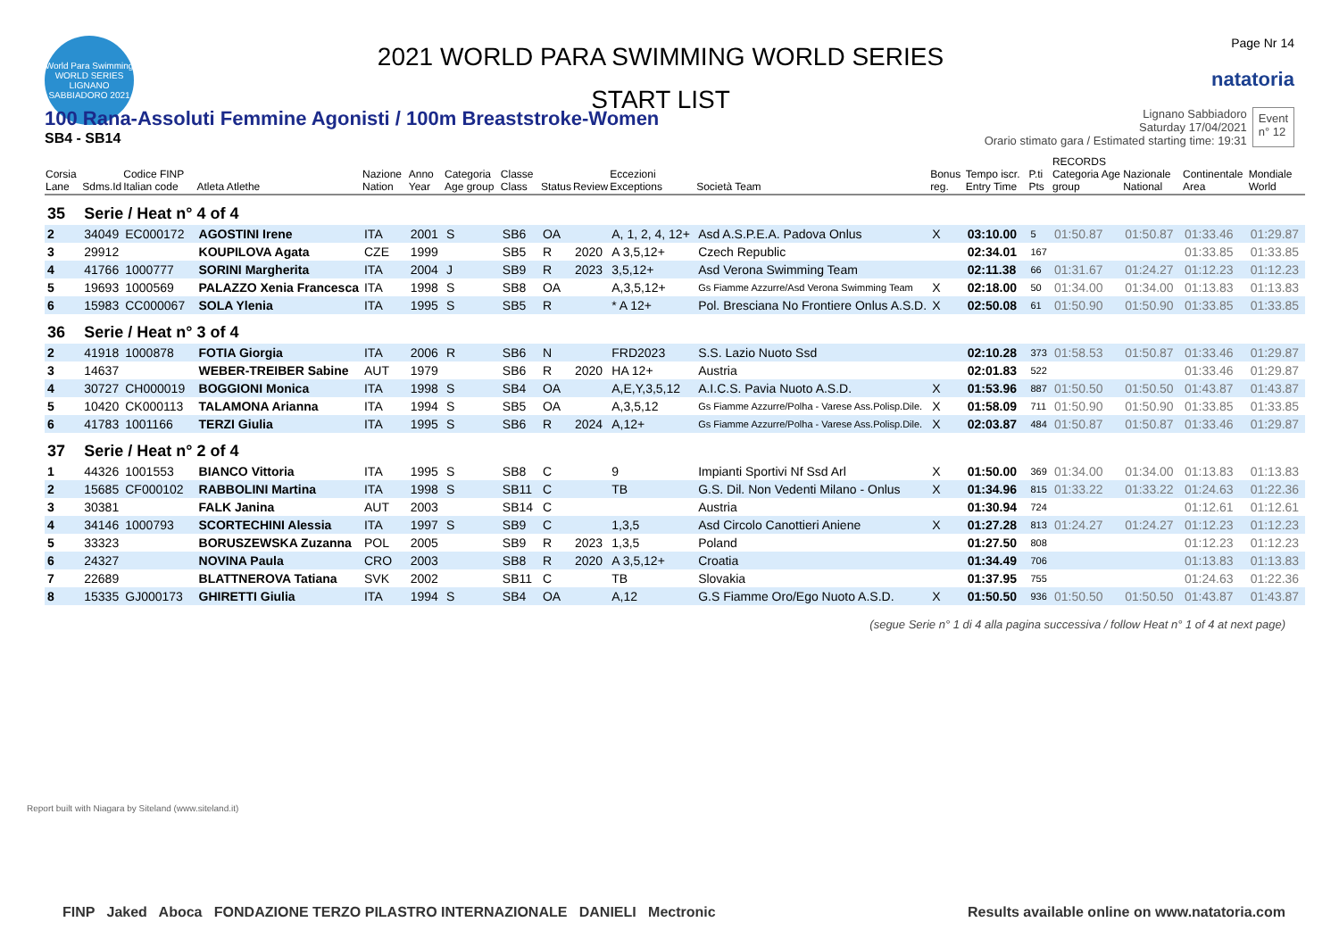World Para Swimming WORLD SERIES LIGNANO SABBIADORO 2021
2021 WORLD PARA SWIMMING WORLD SERIES
START LIST
Page Nr 14
natatoria
100 Rana-Assoluti Femmine Agonisti / 100m Breaststroke-Women
SB4 - SB14
Lignano Sabbiadoro
Saturday 17/04/2021
Orario stimato gara / Estimated starting time: 19:31
Event
n° 12
| Corsia Lane | Sdms.Id | Codice FINP Italian code | Atleta Atlethe | Nazione Nation | Anno Year | Categoria Age group | Classe Class | Status | Review | Eccezioni Exceptions | Società Team | Bonus reg. | Tempo iscr. Entry Time | P.ti Pts | RECORDS Categoria Age group | Nazionale National | Continentale Area | Mondiale World |
| --- | --- | --- | --- | --- | --- | --- | --- | --- | --- | --- | --- | --- | --- | --- | --- | --- | --- | --- |
| 35 | Serie / Heat n° 4 of 4 | | | | | | | | | | | | | | | | | |
| 2 | 34049 | EC000172 | AGOSTINI Irene | ITA | 2001 | S | SB6 | OA | | A, 1, 2, 4, 12+ | Asd A.S.P.E.A. Padova Onlus | X | 03:10.00 | 5 | 01:50.87 | 01:50.87 | 01:33.46 | 01:29.87 |
| 3 | 29912 | | KOUPILOVA Agata | CZE | 1999 | | SB5 | R | 2020 | A 3,5,12+ | Czech Republic | | 02:34.01 | 167 | | | 01:33.85 | 01:33.85 |
| 4 | 41766 | 1000777 | SORINI Margherita | ITA | 2004 | J | SB9 | R | 2023 | 3,5,12+ | Asd Verona Swimming Team | | 02:11.38 | 66 | 01:31.67 | 01:24.27 | 01:12.23 | 01:12.23 |
| 5 | 19693 | 1000569 | PALAZZO Xenia Francesca | ITA | 1998 | S | SB8 | OA | | A,3,5,12+ | Gs Fiamme Azzurre/Asd Verona Swimming Team | X | 02:18.00 | 50 | 01:34.00 | 01:34.00 | 01:13.83 | 01:13.83 |
| 6 | 15983 | CC000067 | SOLA Ylenia | ITA | 1995 | S | SB5 | R | | * A 12+ | Pol. Bresciana No Frontiere Onlus A.S.D. | X | 02:50.08 | 61 | 01:50.90 | 01:50.90 | 01:33.85 | 01:33.85 |
| 36 | Serie / Heat n° 3 of 4 | | | | | | | | | | | | | | | | | |
| 2 | 41918 | 1000878 | FOTIA Giorgia | ITA | 2006 | R | SB6 | N | | FRD2023 | S.S. Lazio Nuoto Ssd | | 02:10.28 | 373 | 01:58.53 | 01:50.87 | 01:33.46 | 01:29.87 |
| 3 | 14637 | | WEBER-TREIBER Sabine | AUT | 1979 | | SB6 | R | 2020 | HA 12+ | Austria | | 02:01.83 | 522 | | | 01:33.46 | 01:29.87 |
| 4 | 30727 | CH000019 | BOGGIONI Monica | ITA | 1998 | S | SB4 | OA | | A,E,Y,3,5,12 | A.I.C.S. Pavia Nuoto A.S.D. | X | 01:53.96 | 887 | 01:50.50 | 01:50.50 | 01:43.87 | 01:43.87 |
| 5 | 10420 | CK000113 | TALAMONA Arianna | ITA | 1994 | S | SB5 | OA | | A,3,5,12 | Gs Fiamme Azzurre/Polha - Varese Ass.Polisp.Dile. | X | 01:58.09 | 711 | 01:50.90 | 01:50.90 | 01:33.85 | 01:33.85 |
| 6 | 41783 | 1001166 | TERZI Giulia | ITA | 1995 | S | SB6 | R | 2024 | A,12+ | Gs Fiamme Azzurre/Polha - Varese Ass.Polisp.Dile. | X | 02:03.87 | 484 | 01:50.87 | 01:50.87 | 01:33.46 | 01:29.87 |
| 37 | Serie / Heat n° 2 of 4 | | | | | | | | | | | | | | | | | |
| 1 | 44326 | 1001553 | BIANCO Vittoria | ITA | 1995 | S | SB8 | C | | 9 | Impianti Sportivi Nf Ssd Arl | X | 01:50.00 | 369 | 01:34.00 | 01:34.00 | 01:13.83 | 01:13.83 |
| 2 | 15685 | CF000102 | RABBOLINI Martina | ITA | 1998 | S | SB11 | C | | TB | G.S. Dil. Non Vedenti Milano - Onlus | X | 01:34.96 | 815 | 01:33.22 | 01:33.22 | 01:24.63 | 01:22.36 |
| 3 | 30381 | | FALK Janina | AUT | 2003 | | SB14 | C | | | Austria | | 01:30.94 | 724 | | | 01:12.61 | 01:12.61 |
| 4 | 34146 | 1000793 | SCORTECHINI Alessia | ITA | 1997 | S | SB9 | C | | 1,3,5 | Asd Circolo Canottieri Aniene | X | 01:27.28 | 813 | 01:24.27 | 01:24.27 | 01:12.23 | 01:12.23 |
| 5 | 33323 | | BORUSZEWSKA Zuzanna | POL | 2005 | | SB9 | R | 2023 | 1,3,5 | Poland | | 01:27.50 | 808 | | | 01:12.23 | 01:12.23 |
| 6 | 24327 | | NOVINA Paula | CRO | 2003 | | SB8 | R | 2020 | A 3,5,12+ | Croatia | | 01:34.49 | 706 | | | 01:13.83 | 01:13.83 |
| 7 | 22689 | | BLATTNEROVA Tatiana | SVK | 2002 | | SB11 | C | | TB | Slovakia | | 01:37.95 | 755 | | | 01:24.63 | 01:22.36 |
| 8 | 15335 | GJ000173 | GHIRETTI Giulia | ITA | 1994 | S | SB4 | OA | | A,12 | G.S Fiamme Oro/Ego Nuoto A.S.D. | X | 01:50.50 | 936 | 01:50.50 | 01:50.50 | 01:43.87 | 01:43.87 |
(segue Serie n° 1 di 4 alla pagina successiva / follow Heat n° 1 of 4 at next page)
Report built with Niagara by Siteland (www.siteland.it)
FINP Jaked Aboca FONDAZIONE TERZO PILASTRO INTERNAZIONALE DANIELI Mectronic Results available online on www.natatoria.com